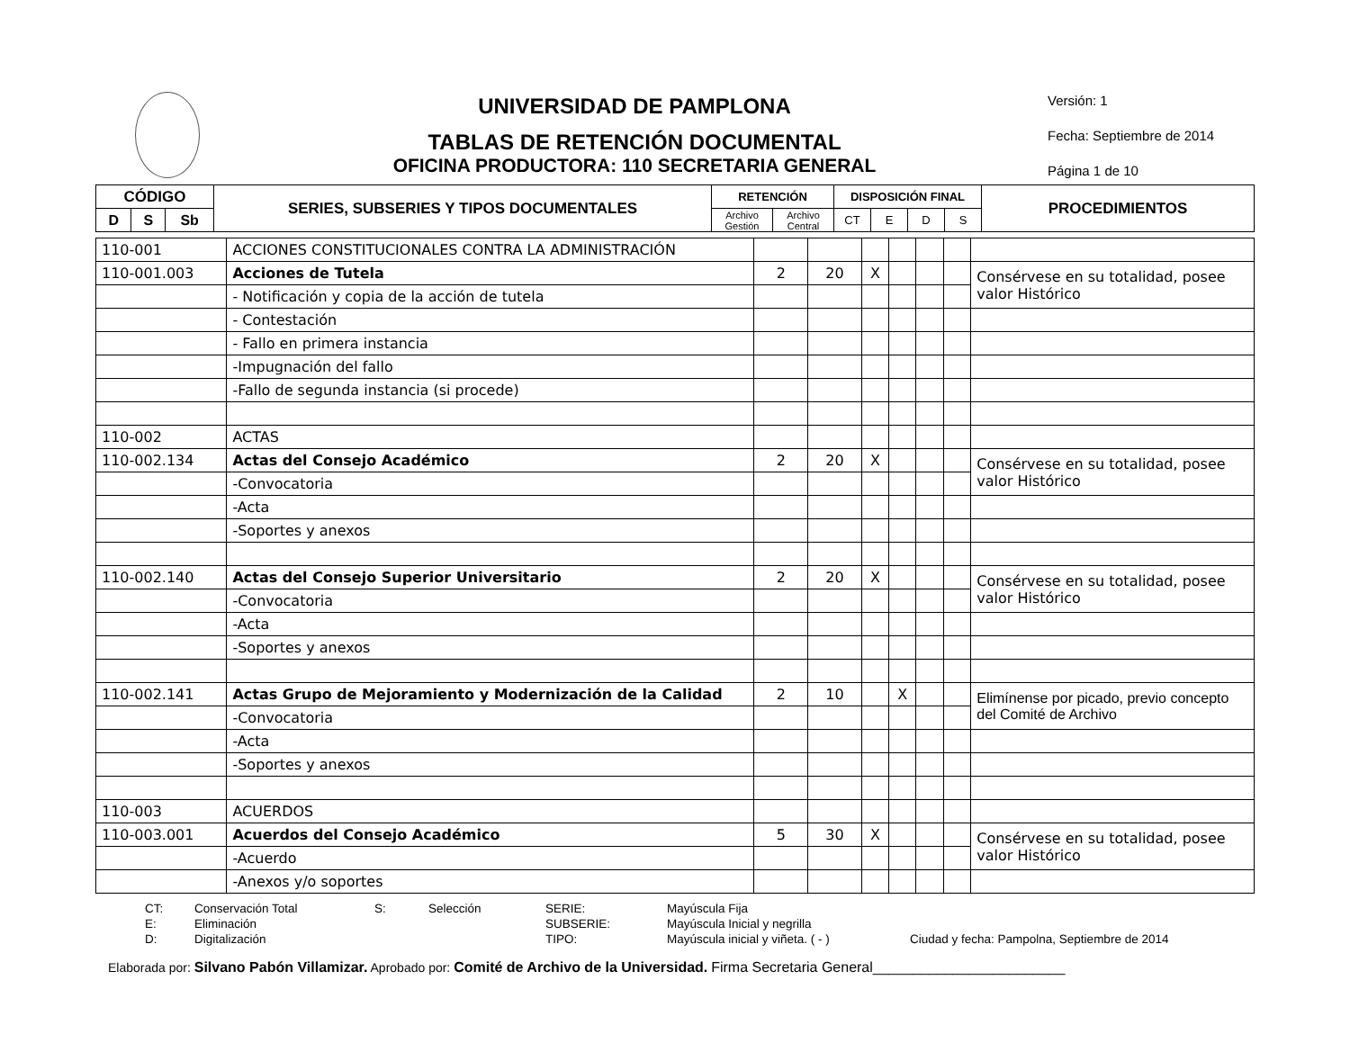UNIVERSIDAD DE PAMPLONA
TABLAS DE RETENCIÓN DOCUMENTAL
OFICINA PRODUCTORA: 110 SECRETARIA GENERAL
Versión: 1
Fecha: Septiembre de 2014
Página 1 de 10
| CÓDIGO | | | SERIES, SUBSERIES Y TIPOS DOCUMENTALES | RETENCIÓN | | DISPOSICIÓN FINAL | | | | PROCEDIMIENTOS |
| --- | --- | --- | --- | --- | --- | --- | --- | --- | --- | --- |
| D | S | Sb | | Archivo Gestión | Archivo Central | CT | E | D | S | |
| 110-001 | ACCIONES CONSTITUCIONALES CONTRA LA ADMINISTRACIÓN | | | | | | | |
| 110-001.003 | Acciones de Tutela | 2 | 20 | X | | | | Consérvese en su totalidad, posee valor Histórico |
| | - Notificación y copia de la acción de tutela | | | | | | | |
| | - Contestación | | | | | | | |
| | - Fallo en primera instancia | | | | | | | |
| | -Impugnación del fallo | | | | | | | |
| | -Fallo de segunda instancia (si procede) | | | | | | | |
| 110-002 | ACTAS | | | | | | | |
| 110-002.134 | Actas del Consejo Académico | 2 | 20 | X | | | | Consérvese en su totalidad, posee valor Histórico |
| | -Convocatoria | | | | | | | |
| | -Acta | | | | | | | |
| | -Soportes y anexos | | | | | | | |
| 110-002.140 | Actas del Consejo Superior Universitario | 2 | 20 | X | | | | Consérvese en su totalidad, posee valor Histórico |
| | -Convocatoria | | | | | | | |
| | -Acta | | | | | | | |
| | -Soportes y anexos | | | | | | | |
| 110-002.141 | Actas Grupo de Mejoramiento y Modernización de la Calidad | 2 | 10 | | X | | | Elimínense por picado, previo concepto del Comité de Archivo |
| | -Convocatoria | | | | | | | |
| | -Acta | | | | | | | |
| | -Soportes y anexos | | | | | | | |
| 110-003 | ACUERDOS | | | | | | | |
| 110-003.001 | Acuerdos del Consejo Académico | 5 | 30 | X | | | | Consérvese en su totalidad, posee valor Histórico |
| | -Acuerdo | | | | | | | |
| | -Anexos y/o soportes | | | | | | | |
CT: Conservación Total S: Selección SERIE: Mayúscula Fija E: Eliminación SUBSERIE: Mayúscula Inicial y negrilla D: Digitalización TIPO: Mayúscula inicial y viñeta. ( - ) Ciudad y fecha: Pampolna, Septiembre de 2014
Elaborada por: Silvano Pabón Villamizar. Aprobado por: Comité de Archivo de la Universidad. Firma Secretaria General________________________